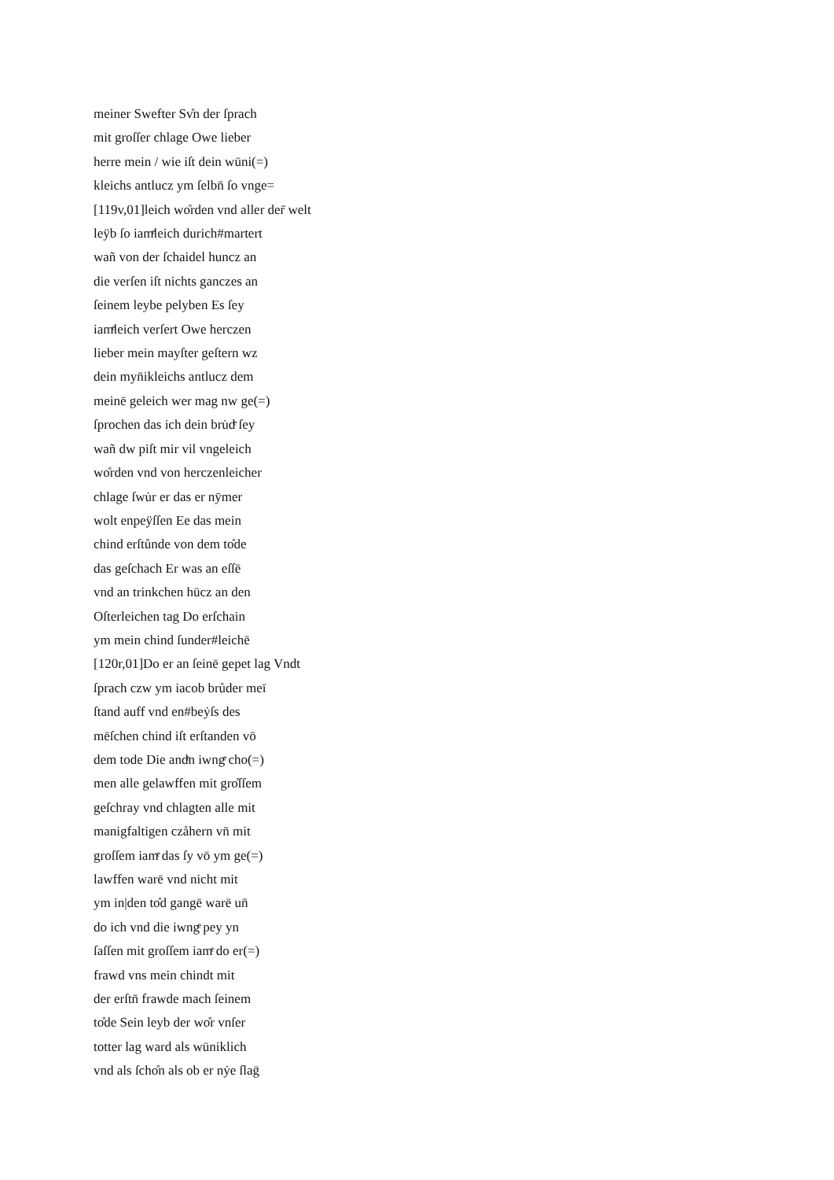meiner Swefter Sv̊n der ſprach
mit groſſer chlage Owe lieber
herre mein / wie iſt dein wūni(=)
kleichs antlucz ym ſelbn̄ ſo vnge=
[119v,01]leich wo̊rden vnd aller der̄ welt
leÿb ſo iamͤleich durich#martert
wañ von der ſchaidel huncz an
die verſen iſt nichts ganczes an
ſeinem leybe pelyben Es ſey
iamͤleich verſert Owe herczen
lieber mein mayſter geſtern wz
dein myn̄ikleichs antlucz dem
meinē geleich wer mag nw ge(=)
ſprochen das ich dein bru̇dͤ ſey
wañ dw piſt mir vil vngeleich
wo̊rden vnd von herczenleicher
chlage ſwu̇r er das er nȳmer
wolt enpeÿſſen Ee das mein
chind erſtůnde von dem to̊de
das geſchach Er was an eſſē
vnd an trinkchen hūcz an den
Oſterleichen tag Do erſchain
ym mein chind ſunder#leichē
[120r,01]Do er an ſeinē gepet lag Vndt
ſprach czw ym iacob brůder meī
ſtand auff vnd en#beẏſs des
mēſchen chind iſt erſtanden vō
dem tode Die andͤn iwngͤ cho(=)
men alle gelawffen mit gro̊ſſem
geſchray vnd chlagten alle mit
manigfaltigen czåhern vn̄ mit
groſſem iamͤ das ſy vō ym ge(=)
lawffen warē vnd nicht mit
ym in|den to̊d gangē warē un̄
do ich vnd die iwngͤ pey yn
ſaſſen mit groſſem iamͤ do er(=)
frawd vns mein chindt mit
der erſtn̄ frawde mach ſeinem
to̊de Sein leyb der wo̊r vnſer
totter lag ward als wūniklich
vnd als ſcho̊n als ob er nẏe ſlaḡ